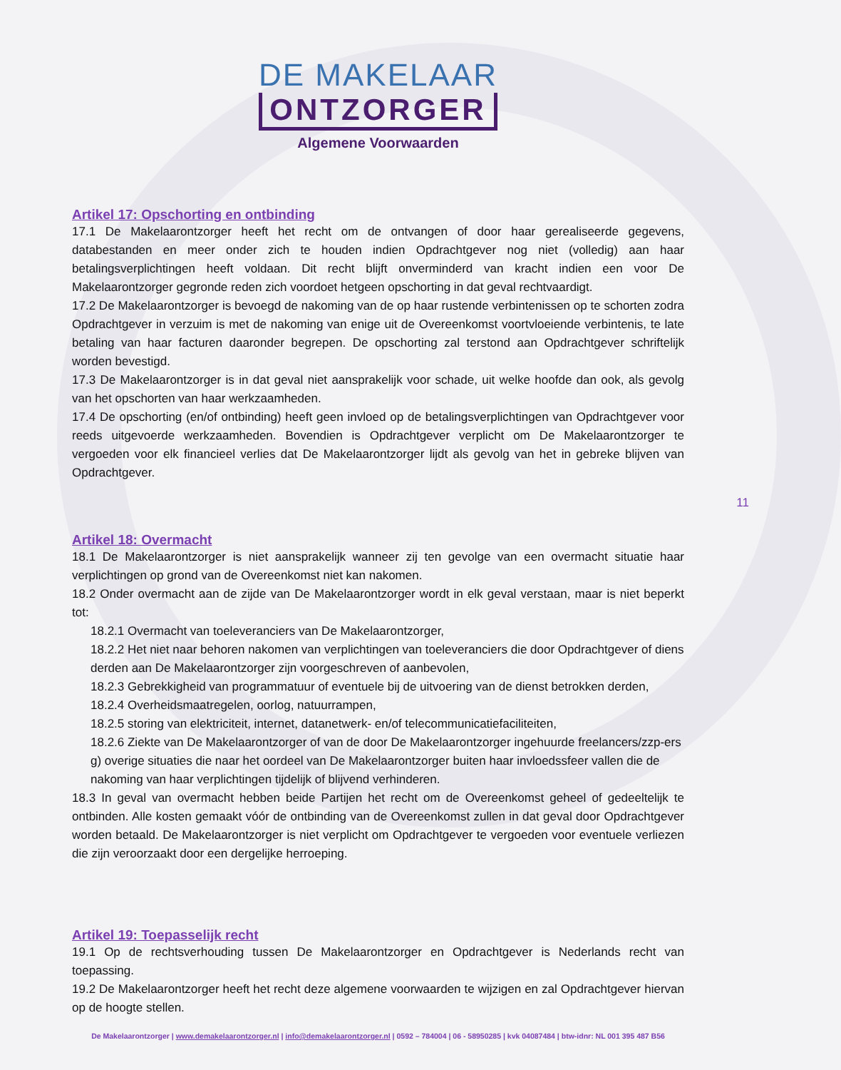DE MAKELAAR
ONTZORGER
Algemene Voorwaarden
Artikel 17: Opschorting en ontbinding
17.1 De Makelaarontzorger heeft het recht om de ontvangen of door haar gerealiseerde gegevens, databestanden en meer onder zich te houden indien Opdrachtgever nog niet (volledig) aan haar betalingsverplichtingen heeft voldaan. Dit recht blijft onverminderd van kracht indien een voor De Makelaarontzorger gegronde reden zich voordoet hetgeen opschorting in dat geval rechtvaardigt.
17.2 De Makelaarontzorger is bevoegd de nakoming van de op haar rustende verbintenissen op te schorten zodra Opdrachtgever in verzuim is met de nakoming van enige uit de Overeenkomst voortvloeiende verbintenis, te late betaling van haar facturen daaronder begrepen. De opschorting zal terstond aan Opdrachtgever schriftelijk worden bevestigd.
17.3 De Makelaarontzorger is in dat geval niet aansprakelijk voor schade, uit welke hoofde dan ook, als gevolg van het opschorten van haar werkzaamheden.
17.4 De opschorting (en/of ontbinding) heeft geen invloed op de betalingsverplichtingen van Opdrachtgever voor reeds uitgevoerde werkzaamheden. Bovendien is Opdrachtgever verplicht om De Makelaarontzorger te vergoeden voor elk financieel verlies dat De Makelaarontzorger lijdt als gevolg van het in gebreke blijven van Opdrachtgever.
Artikel 18: Overmacht
18.1 De Makelaarontzorger is niet aansprakelijk wanneer zij ten gevolge van een overmacht situatie haar verplichtingen op grond van de Overeenkomst niet kan nakomen.
18.2 Onder overmacht aan de zijde van De Makelaarontzorger wordt in elk geval verstaan, maar is niet beperkt tot:
18.2.1 Overmacht van toeleveranciers van De Makelaarontzorger,
18.2.2 Het niet naar behoren nakomen van verplichtingen van toeleveranciers die door Opdrachtgever of diens derden aan De Makelaarontzorger zijn voorgeschreven of aanbevolen,
18.2.3 Gebrekkigheid van programmatuur of eventuele bij de uitvoering van de dienst betrokken derden,
18.2.4 Overheidsmaatregelen, oorlog, natuurrampen,
18.2.5 storing van elektriciteit, internet, datanetwerk- en/of telecommunicatiefaciliteiten,
18.2.6 Ziekte van De Makelaarontzorger of van de door De Makelaarontzorger ingehuurde freelancers/zzp-ers g) overige situaties die naar het oordeel van De Makelaarontzorger buiten haar invloedssfeer vallen die de nakoming van haar verplichtingen tijdelijk of blijvend verhinderen.
18.3 In geval van overmacht hebben beide Partijen het recht om de Overeenkomst geheel of gedeeltelijk te ontbinden. Alle kosten gemaakt vóór de ontbinding van de Overeenkomst zullen in dat geval door Opdrachtgever worden betaald. De Makelaarontzorger is niet verplicht om Opdrachtgever te vergoeden voor eventuele verliezen die zijn veroorzaakt door een dergelijke herroeping.
Artikel 19: Toepasselijk recht
19.1 Op de rechtsverhouding tussen De Makelaarontzorger en Opdrachtgever is Nederlands recht van toepassing.
19.2 De Makelaarontzorger heeft het recht deze algemene voorwaarden te wijzigen en zal Opdrachtgever hiervan op de hoogte stellen.
11
De Makelaarontzorger | www.demakelaarontzorger.nl | info@demakelaarontzorger.nl | 0592 – 784004 | 06 - 58950285 | kvk 04087484 | btw-idnr: NL 001 395 487 B56